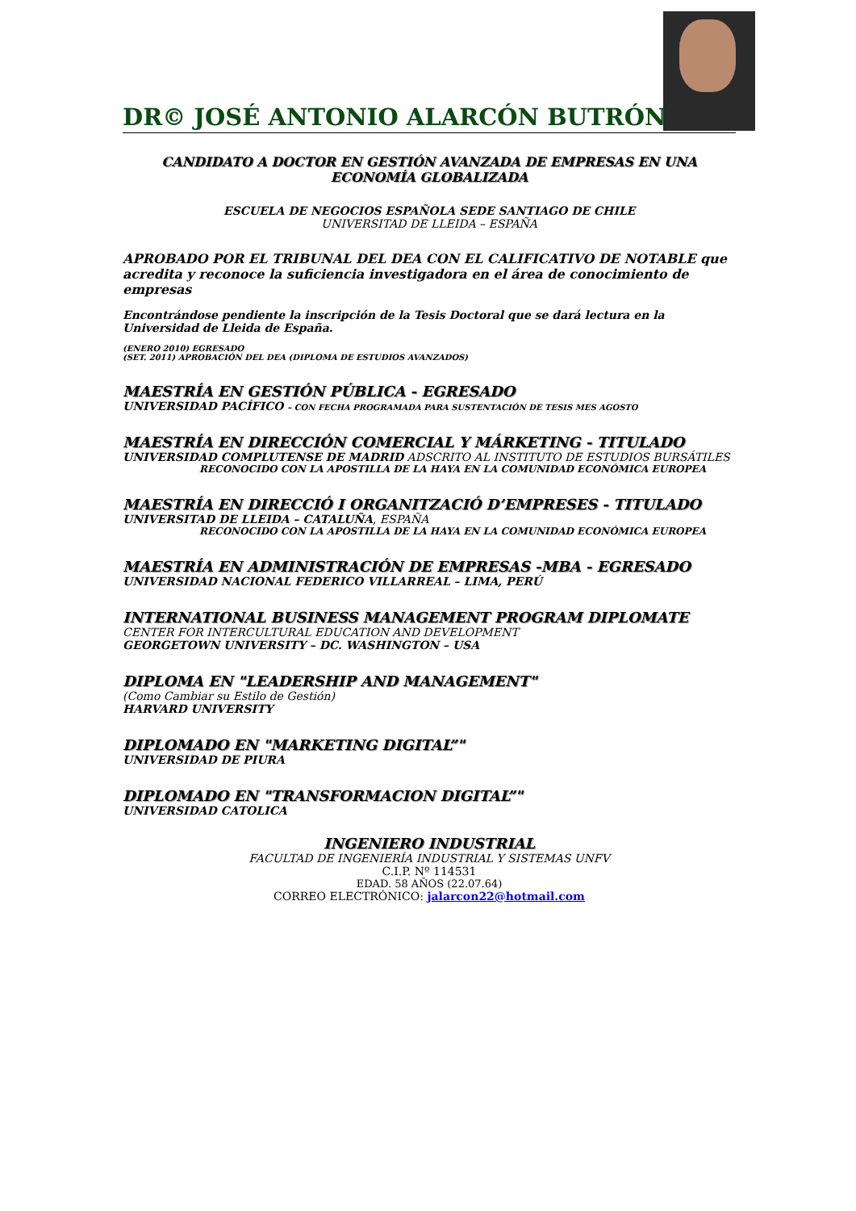DR© JOSÉ ANTONIO ALARCÓN BUTRÓN
CANDIDATO A DOCTOR EN GESTIÓN AVANZADA DE EMPRESAS EN UNA ECONOMÍA GLOBALIZADA
ESCUELA DE NEGOCIOS ESPAÑOLA SEDE SANTIAGO DE CHILE
UNIVERSITAD DE LLEIDA – ESPAÑA
APROBADO POR EL TRIBUNAL DEL DEA CON EL CALIFICATIVO DE NOTABLE que acredita y reconoce la suficiencia investigadora en el área de conocimiento de empresas
Encontrándose pendiente la inscripción de la Tesis Doctoral que se dará lectura en la Universidad de Lleida de España.
(ENERO 2010) EGRESADO
(SET. 2011) APROBACIÓN DEL DEA (DIPLOMA DE ESTUDIOS AVANZADOS)
MAESTRÍA EN GESTIÓN PÚBLICA - EGRESADO
UNIVERSIDAD PACÍFICO – CON FECHA PROGRAMADA PARA SUSTENTACIÓN DE TESIS MES AGOSTO
MAESTRÍA EN DIRECCIÓN COMERCIAL Y MÁRKETING - TITULADO
UNIVERSIDAD COMPLUTENSE DE MADRID ADSCRITO AL INSTITUTO DE ESTUDIOS BURSÁTILES
RECONOCIDO CON LA APOSTILLA DE LA HAYA EN LA COMUNIDAD ECONÓMICA EUROPEA
MAESTRÍA EN DIRECCIÓ I ORGANITZACIÓ D’EMPRESES - TITULADO
UNIVERSITAD DE LLEIDA – CATALUÑA, ESPAÑA
RECONOCIDO CON LA APOSTILLA DE LA HAYA EN LA COMUNIDAD ECONÓMICA EUROPEA
MAESTRÍA EN ADMINISTRACIÓN DE EMPRESAS -MBA - EGRESADO
UNIVERSIDAD NACIONAL FEDERICO VILLARREAL – LIMA, PERÚ
INTERNATIONAL BUSINESS MANAGEMENT PROGRAM DIPLOMATE
CENTER FOR INTERCULTURAL EDUCATION AND DEVELOPMENT
GEORGETOWN UNIVERSITY – DC. WASHINGTON – USA
DIPLOMA EN "LEADERSHIP AND MANAGEMENT"
(Como Cambiar su Estilo de Gestión)
HARVARD UNIVERSITY
DIPLOMADO EN "MARKETING DIGITAL”"
UNIVERSIDAD DE PIURA
DIPLOMADO EN "TRANSFORMACION DIGITAL”"
UNIVERSIDAD CATOLICA
INGENIERO INDUSTRIAL
FACULTAD DE INGENIERÍA INDUSTRIAL Y SISTEMAS UNFV
C.I.P. Nº 114531
EDAD. 58 AÑOS (22.07.64)
CORREO ELECTRÓNICO: jalarcon22@hotmail.com